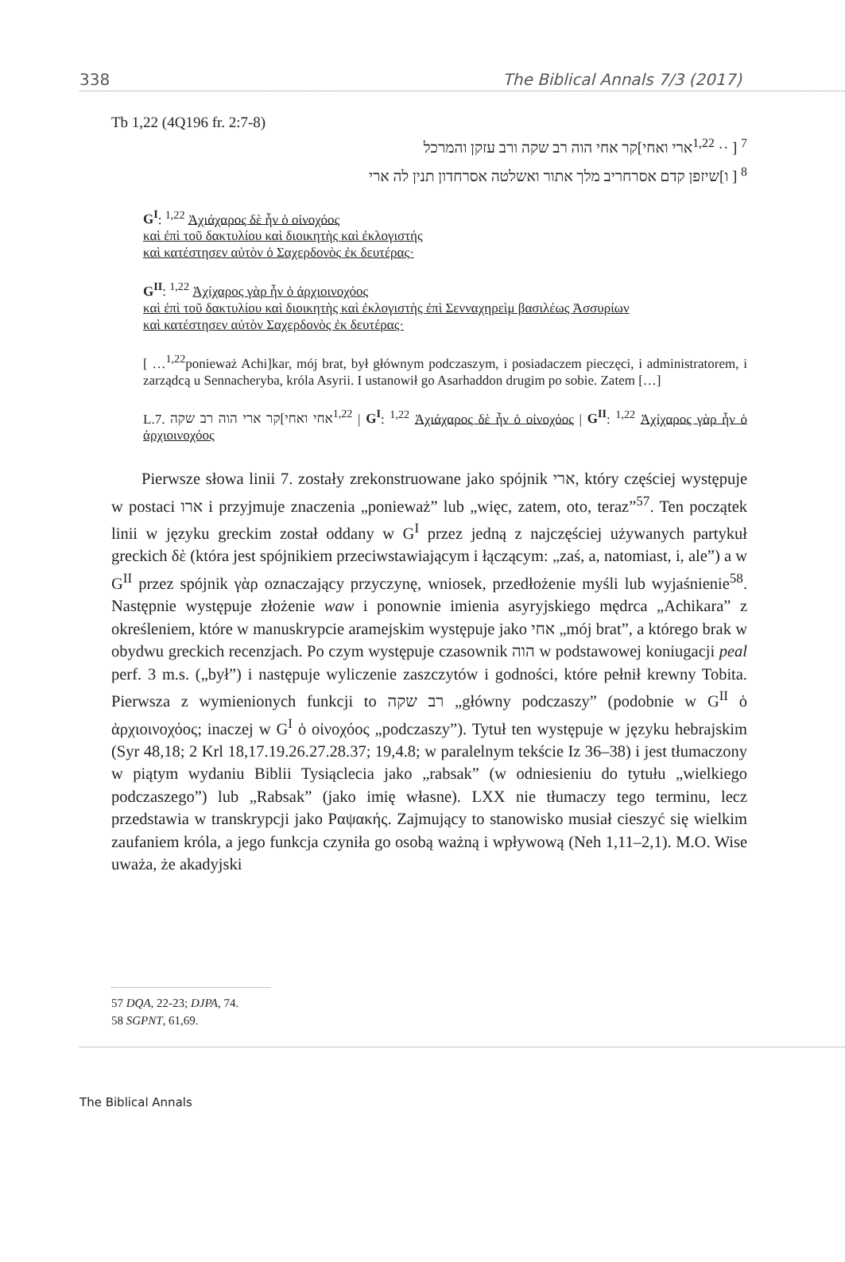338 The Biblical Annals 7/3 (2017)
Tb 1,22 (4Q196 fr. 2:7-8)
<sup>7</sup> [ ·· <sup>1,22</sup>ארי ואחי]קר אחי הוה רב שקה ורב עזקן והמרכל
<sup>8</sup> [ ו]שיזפן קדם אסרחריב מלך אתור ואשלטה אסרחדון תנין לה ארי
G<sup>I</sup>: <sup>1,22</sup> Ἀχιάχαρος δὲ ἦν ὁ οἰνοχόος
καὶ ἐπὶ τοῦ δακτυλίου καὶ διοικητὴς καὶ ἐκλογιστής
καὶ κατέστησεν αὐτὸν ὁ Σαχερδονὸς ἐκ δευτέρας·
G<sup>II</sup>: <sup>1,22</sup> Ἀχίχαρος γὰρ ἦν ὁ ἀρχιοινοχόος
καὶ ἐπὶ τοῦ δακτυλίου καὶ διοικητὴς καὶ ἐκλογιστὴς ἐπὶ Σενναχηρεὶμ βασιλέως Ἀσσυρίων
καὶ κατέστησεν αὐτὸν Σαχερδονὸς ἐκ δευτέρας·
[ …<sup>1,22</sup>ponieważ Achi]kar, mój brat, był głównym podczaszym, i posiadaczem pieczęci, i administratorem, i zarządcą u Sennacheryba, króla Asyrii. I ustanowił go Asarhaddon drugim po sobie. Zatem […]
L.7. <sup>1,22</sup>אחי ואחי]קר ארי הוה רב שקה | G<sup>I</sup>: <sup>1,22</sup> Ἀχιάχαρος δὲ ἦν ὁ οἰνοχόος | G<sup>II</sup>: <sup>1,22</sup> Ἀχίχαρος γὰρ ἦν ὁ ἀρχιοινοχόος
Pierwsze słowa linii 7. zostały zrekonstruowane jako spójnik ארי, który częściej występuje w postaci ארו i przyjmuje znaczenia „ponieważ” lub „więc, zatem, oto, teraz”<sup>57</sup>. Ten początek linii w języku greckim został oddany w G<sup>I</sup> przez jedną z najczęściej używanych partykuł greckich δὲ (która jest spójnikiem przeciwstawiającym i łączącym: „zaś, a, natomiast, i, ale”) a w G<sup>II</sup> przez spójnik γὰρ oznaczający przyczynę, wniosek, przedłożenie myśli lub wyjaśnienie<sup>58</sup>. Następnie występuje złożenie waw i ponownie imienia asyryjskiego mędrca „Achikara” z określeniem, które w manuskrypcie aramejskim występuje jako אחי „mój brat”, a którego brak w obydwu greckich recenzjach. Po czym występuje czasownik הוה w podstawowej koniugacji peal perf. 3 m.s. („był”) i następuje wyliczenie zaszczytów i godności, które pełnił krewny Tobita. Pierwsza z wymienionych funkcji to רב שקה „główny podczaszy” (podobnie w G<sup>II</sup> ὁ ἀρχιοινοχόος; inaczej w G<sup>I</sup> ὁ οἰνοχόος „podczaszy”). Tytuł ten występuje w języku hebrajskim (Syr 48,18; 2 Krl 18,17.19.26.27.28.37; 19,4.8; w paralelnym tekście Iz 36–38) i jest tłumaczony w piątym wydaniu Biblii Tysiąclecia jako „rabsak” (w odniesieniu do tytułu „wielkiego podczaszego”) lub „Rabsak” (jako imię własne). LXX nie tłumaczy tego terminu, lecz przedstawia w transkrypcji jako Ραψακής. Zajmujący to stanowisko musiał cieszyć się wielkim zaufaniem króla, a jego funkcja czyniła go osobą ważną i wpływową (Neh 1,11–2,1). M.O. Wise uważa, że akadyjski
57 DQA, 22-23; DJPA, 74.
58 SGPNT, 61,69.
The Biblical Annals